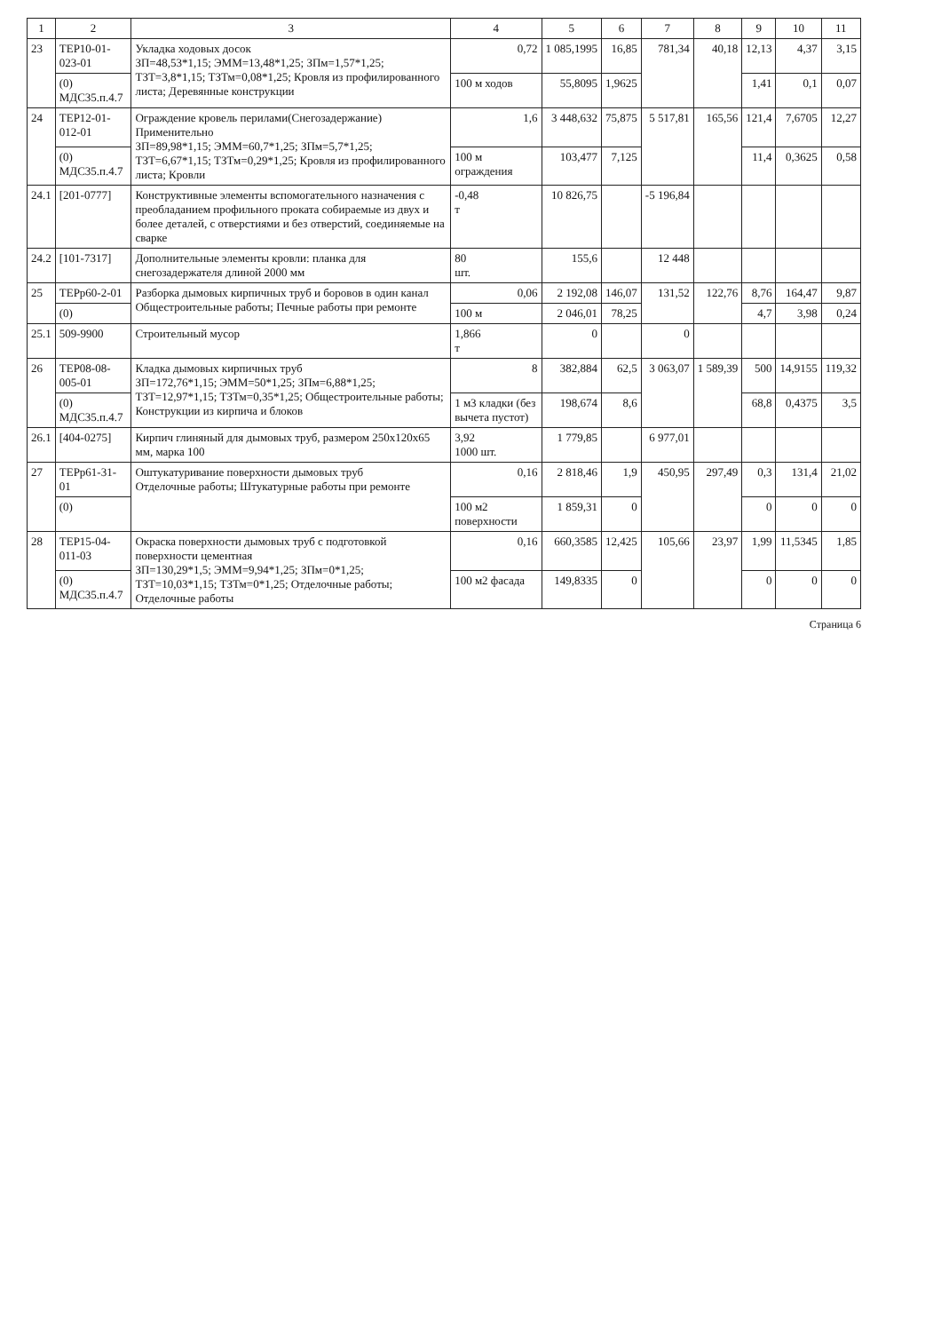| 1 | 2 | 3 | 4 | 5 | 6 | 7 | 8 | 9 | 10 | 11 |
| --- | --- | --- | --- | --- | --- | --- | --- | --- | --- | --- |
| 23 | ТЕР10-01-023-01 | Укладка ходовых досок ЗП=48,53*1,15; ЭММ=13,48*1,25; ЗПм=1,57*1,25; ТЗТ=3,8*1,15; ТЗТм=0,08*1,25; Кровля из профилированного листа; Деревянные конструкции | 0,72 | 1 085,1995 | 16,85 | 781,34 | 40,18 | 12,13 | 4,37 | 3,15 |
| | (0) МДС35.п.4.7 | | 100 м ходов | 55,8095 | 1,9625 | | | 1,41 | 0,1 | 0,07 |
| 24 | ТЕР12-01-012-01 | Ограждение кровель перилами(Снегозадержание) Применительно ЗП=89,98*1,15; ЭММ=60,7*1,25; ЗПм=5,7*1,25; ТЗТ=6,67*1,15; ТЗТм=0,29*1,25; Кровля из профилированного листа; Кровли | 1,6 | 3 448,632 | 75,875 | 5 517,81 | 165,56 | 121,4 | 7,6705 | 12,27 |
| | (0) МДС35.п.4.7 | | 100 м ограждения | 103,477 | 7,125 | | | 11,4 | 0,3625 | 0,58 |
| 24.1 | [201-0777] | Конструктивные элементы вспомогательного назначения с преобладанием профильного проката собираемые из двух и более деталей, с отверстиями и без отверстий, соединяемые на сварке | -0,48 т | 10 826,75 | | -5 196,84 | | | | |
| 24.2 | [101-7317] | Дополнительные элементы кровли: планка для снегозадержателя длиной 2000 мм | 80 шт. | 155,6 | | 12 448 | | | | |
| 25 | ТЕРр60-2-01 | Разборка дымовых кирпичных труб и боровов в один канал Общестроительные работы; Печные работы при ремонте | 0,06 | 2 192,08 | 146,07 | 131,52 | 122,76 | 8,76 | 164,47 | 9,87 |
| | (0) | | 100 м | 2 046,01 | 78,25 | | | 4,7 | 3,98 | 0,24 |
| 25.1 | 509-9900 | Строительный мусор | 1,866 т | 0 | | 0 | | | | |
| 26 | ТЕР08-08-005-01 | Кладка дымовых кирпичных труб ЗП=172,76*1,15; ЭММ=50*1,25; ЗПм=6,88*1,25; ТЗТ=12,97*1,15; ТЗТм=0,35*1,25; Общестроительные работы; Конструкции из кирпича и блоков | 8 | 382,884 | 62,5 | 3 063,07 | 1 589,39 | 500 | 14,9155 | 119,32 |
| | (0) МДС35.п.4.7 | | 1 м3 кладки (без вычета пустот) | 198,674 | 8,6 | | | 68,8 | 0,4375 | 3,5 |
| 26.1 | [404-0275] | Кирпич глиняный для дымовых труб, размером 250х120х65 мм, марка 100 | 3,92 1000 шт. | 1 779,85 | | 6 977,01 | | | | |
| 27 | ТЕРр61-31-01 | Оштукатуривание поверхности дымовых труб Отделочные работы; Штукатурные работы при ремонте | 0,16 | 2 818,46 | 1,9 | 450,95 | 297,49 | 0,3 | 131,4 | 21,02 |
| | (0) | | 100 м2 поверхности | 1 859,31 | 0 | | | 0 | 0 | 0 |
| 28 | ТЕР15-04-011-03 | Окраска поверхности дымовых труб с подготовкой поверхности цементная ЗП=130,29*1,5; ЭММ=9,94*1,25; ЗПм=0*1,25; ТЗТ=10,03*1,15; ТЗТм=0*1,25; Отделочные работы; Отделочные работы | 0,16 | 660,3585 | 12,425 | 105,66 | 23,97 | 1,99 | 11,5345 | 1,85 |
| | (0) МДС35.п.4.7 | | 100 м2 фасада | 149,8335 | 0 | | | 0 | 0 | 0 |
Страница 6